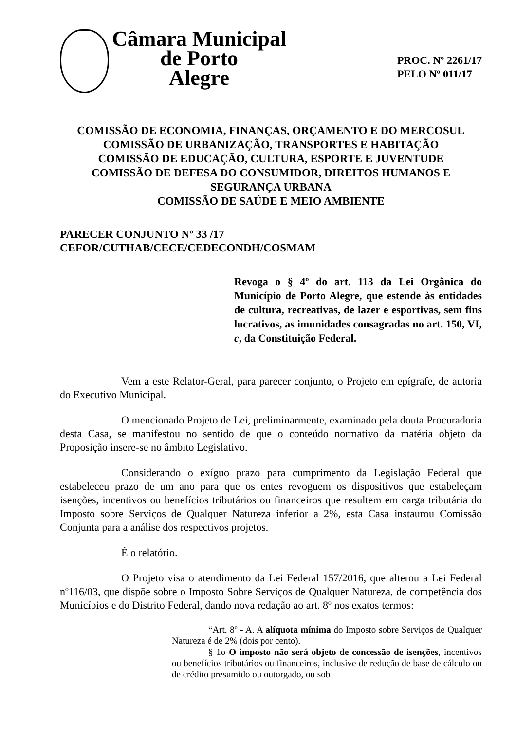Câmara Municipal
de Porto
Alegre
PROC. Nº 2261/17
PELO Nº 011/17
COMISSÃO DE ECONOMIA, FINANÇAS, ORÇAMENTO E DO MERCOSUL
COMISSÃO DE URBANIZAÇÃO, TRANSPORTES E HABITAÇÃO
COMISSÃO DE EDUCAÇÃO, CULTURA, ESPORTE E JUVENTUDE
COMISSÃO DE DEFESA DO CONSUMIDOR, DIREITOS HUMANOS E SEGURANÇA URBANA
COMISSÃO DE SAÚDE E MEIO AMBIENTE
PARECER CONJUNTO Nº 33 /17
CEFOR/CUTHAB/CECE/CEDECONDH/COSMAM
Revoga o § 4º do art. 113 da Lei Orgânica do Município de Porto Alegre, que estende às entidades de cultura, recreativas, de lazer e esportivas, sem fins lucrativos, as imunidades consagradas no art. 150, VI, c, da Constituição Federal.
Vem a este Relator-Geral, para parecer conjunto, o Projeto em epígrafe, de autoria do Executivo Municipal.
O mencionado Projeto de Lei, preliminarmente, examinado pela douta Procuradoria desta Casa, se manifestou no sentido de que o conteúdo normativo da matéria objeto da Proposição insere-se no âmbito Legislativo.
Considerando o exíguo prazo para cumprimento da Legislação Federal que estabeleceu prazo de um ano para que os entes revoguem os dispositivos que estabeleçam isenções, incentivos ou benefícios tributários ou financeiros que resultem em carga tributária do Imposto sobre Serviços de Qualquer Natureza inferior a 2%, esta Casa instaurou Comissão Conjunta para a análise dos respectivos projetos.
É o relatório.
O Projeto visa o atendimento da Lei Federal 157/2016, que alterou a Lei Federal nº116/03, que dispõe sobre o Imposto Sobre Serviços de Qualquer Natureza, de competência dos Municípios e do Distrito Federal, dando nova redação ao art. 8º nos exatos termos:
“Art. 8º - A. A alíquota mínima do Imposto sobre Serviços de Qualquer Natureza é de 2% (dois por cento).
§ 1o O imposto não será objeto de concessão de isenções, incentivos ou benefícios tributários ou financeiros, inclusive de redução de base de cálculo ou de crédito presumido ou outorgado, ou sob